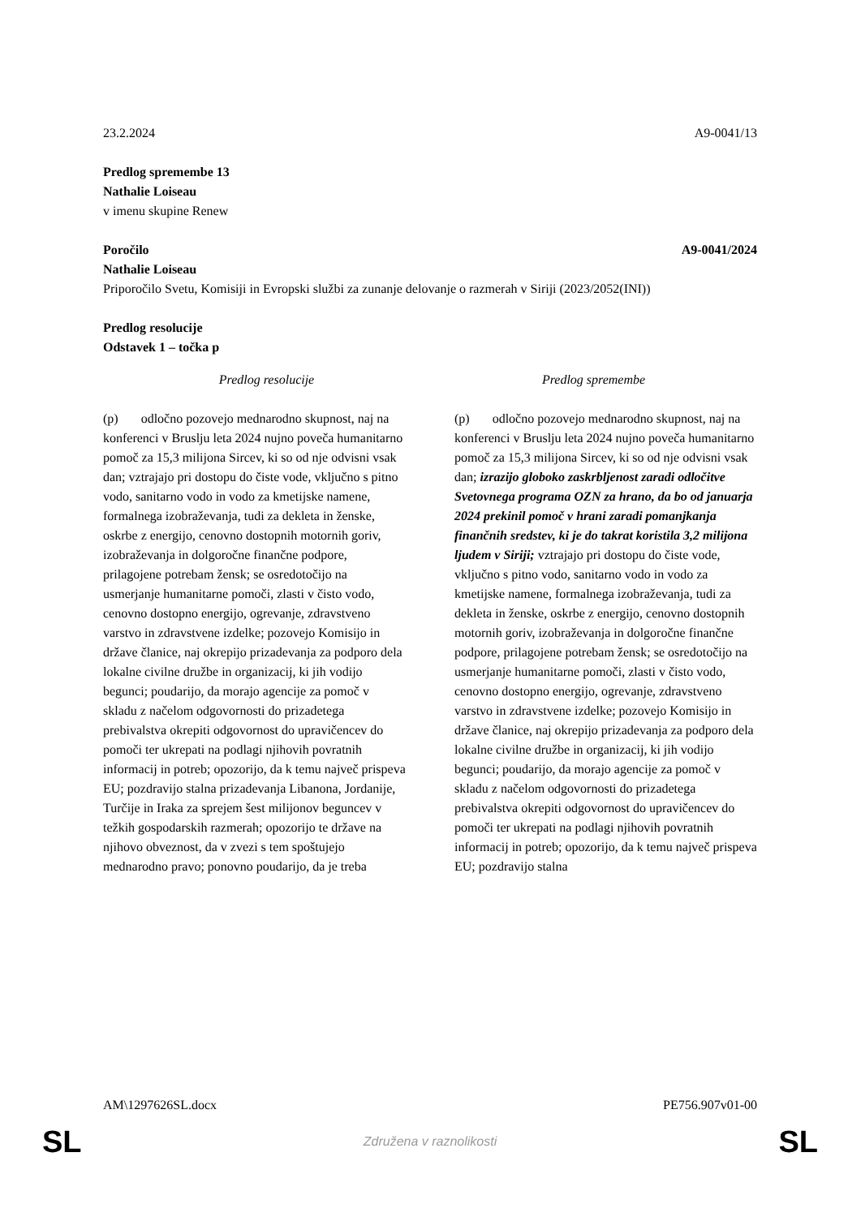23.2.2024 A9-0041/13
Predlog spremembe 13
Nathalie Loiseau
v imenu skupine Renew
Poročilo A9-0041/2024
Nathalie Loiseau
Priporočilo Svetu, Komisiji in Evropski službi za zunanje delovanje o razmerah v Siriji (2023/2052(INI))
Predlog resolucije
Odstavek 1 – točka p
| Predlog resolucije | Predlog spremembe |
| --- | --- |
| (p) odločno pozovejo mednarodno skupnost, naj na konferenci v Bruslju leta 2024 nujno poveča humanitarno pomoč za 15,3 milijona Sircev, ki so od nje odvisni vsak dan; vztrajajo pri dostopu do čiste vode, vključno s pitno vodo, sanitarno vodo in vodo za kmetijske namene, formalnega izobraževanja, tudi za dekleta in ženske, oskrbe z energijo, cenovno dostopnih motornih goriv, izobraževanja in dolgoročne finančne podpore, prilagojene potrebam žensk; se osredotočijo na usmerjanje humanitarne pomoči, zlasti v čisto vodo, cenovno dostopno energijo, ogrevanje, zdravstveno varstvo in zdravstvene izdelke; pozovejo Komisijo in države članice, naj okrepijo prizadevanja za podporo dela lokalne civilne družbe in organizacij, ki jih vodijo begunci; poudarijo, da morajo agencije za pomoč v skladu z načelom odgovornosti do prizadetega prebivalstva okrepiti odgovornost do upravičencev do pomoči ter ukrepati na podlagi njihovih povratnih informacij in potreb; opozorijo, da k temu največ prispeva EU; pozdravijo stalna prizadevanja Libanona, Jordanije, Turčije in Iraka za sprejem šest milijonov beguncev v težkih gospodarskih razmerah; opozorijo te države na njihovo obveznost, da v zvezi s tem spoštujejo mednarodno pravo; ponovno poudarijo, da je treba | (p) odločno pozovejo mednarodno skupnost, naj na konferenci v Bruslju leta 2024 nujno poveča humanitarno pomoč za 15,3 milijona Sircev, ki so od nje odvisni vsak dan; izrazijo globoko zaskrbljenost zaradi odločitve Svetovnega programa OZN za hrano, da bo od januarja 2024 prekinil pomoč v hrani zaradi pomanjkanja finančnih sredstev, ki je do takrat koristila 3,2 milijona ljudem v Siriji; vztrajajo pri dostopu do čiste vode, vključno s pitno vodo, sanitarno vodo in vodo za kmetijske namene, formalnega izobraževanja, tudi za dekleta in ženske, oskrbe z energijo, cenovno dostopnih motornih goriv, izobraževanja in dolgoročne finančne podpore, prilagojene potrebam žensk; se osredotočijo na usmerjanje humanitarne pomoči, zlasti v čisto vodo, cenovno dostopno energijo, ogrevanje, zdravstveno varstvo in zdravstvene izdelke; pozovejo Komisijo in države članice, naj okrepijo prizadevanja za podporo dela lokalne civilne družbe in organizacij, ki jih vodijo begunci; poudarijo, da morajo agencije za pomoč v skladu z načelom odgovornosti do prizadetega prebivalstva okrepiti odgovornost do upravičencev do pomoči ter ukrepati na podlagi njihovih povratnih informacij in potreb; opozorijo, da k temu največ prispeva EU; pozdravijo stalna |
AM\1297626SL.docx PE756.907v01-00
SL Združena v raznolikosti SL